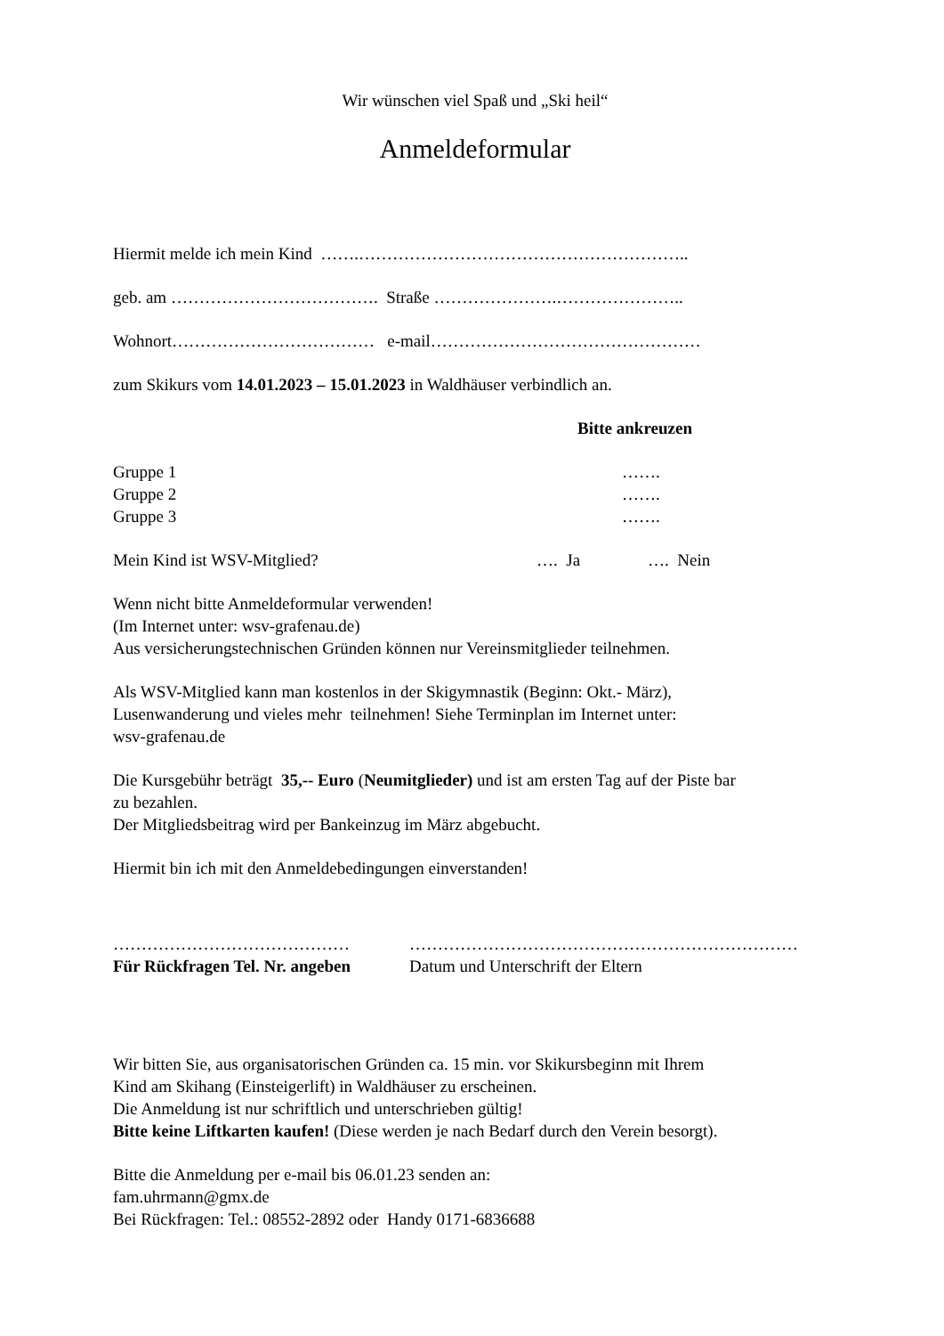Wir wünschen viel Spaß und „Ski heil“
Anmeldeformular
Hiermit melde ich mein Kind …….…………………………………………………..
geb. am ………………………………. Straße ………………….…………………..
Wohnort……………………………… e-mail…………………………………………
zum Skikurs vom 14.01.2023 – 15.01.2023 in Waldhäuser verbindlich an.
Bitte ankreuzen
Gruppe 1 …….
Gruppe 2 …….
Gruppe 3 …….
Mein Kind ist WSV-Mitglied? …. Ja …. Nein
Wenn nicht bitte Anmeldeformular verwenden!
(Im Internet unter: wsv-grafenau.de)
Aus versicherungstechnischen Gründen können nur Vereinsmitglieder teilnehmen.
Als WSV-Mitglied kann man kostenlos in der Skigymnastik (Beginn: Okt.- März),
Lusenwanderung und vieles mehr teilnehmen! Siehe Terminplan im Internet unter:
wsv-grafenau.de
Die Kursgebühr beträgt 35,-- Euro (Neumitglieder) und ist am ersten Tag auf der Piste bar
zu bezahlen.
Der Mitgliedsbeitrag wird per Bankeinzug im März abgebucht.
Hiermit bin ich mit den Anmeldebedingungen einverstanden!
…………………………………… ……………………………………………………………
Für Rückfragen Tel. Nr. angeben Datum und Unterschrift der Eltern
Wir bitten Sie, aus organisatorischen Gründen ca. 15 min. vor Skikursbeginn mit Ihrem
Kind am Skihang (Einsteigerlift) in Waldhäuser zu erscheinen.
Die Anmeldung ist nur schriftlich und unterschrieben gültig!
Bitte keine Liftkarten kaufen! (Diese werden je nach Bedarf durch den Verein besorgt).
Bitte die Anmeldung per e-mail bis 06.01.23 senden an:
fam.uhrmann@gmx.de
Bei Rückfragen: Tel.: 08552-2892 oder Handy 0171-6836688